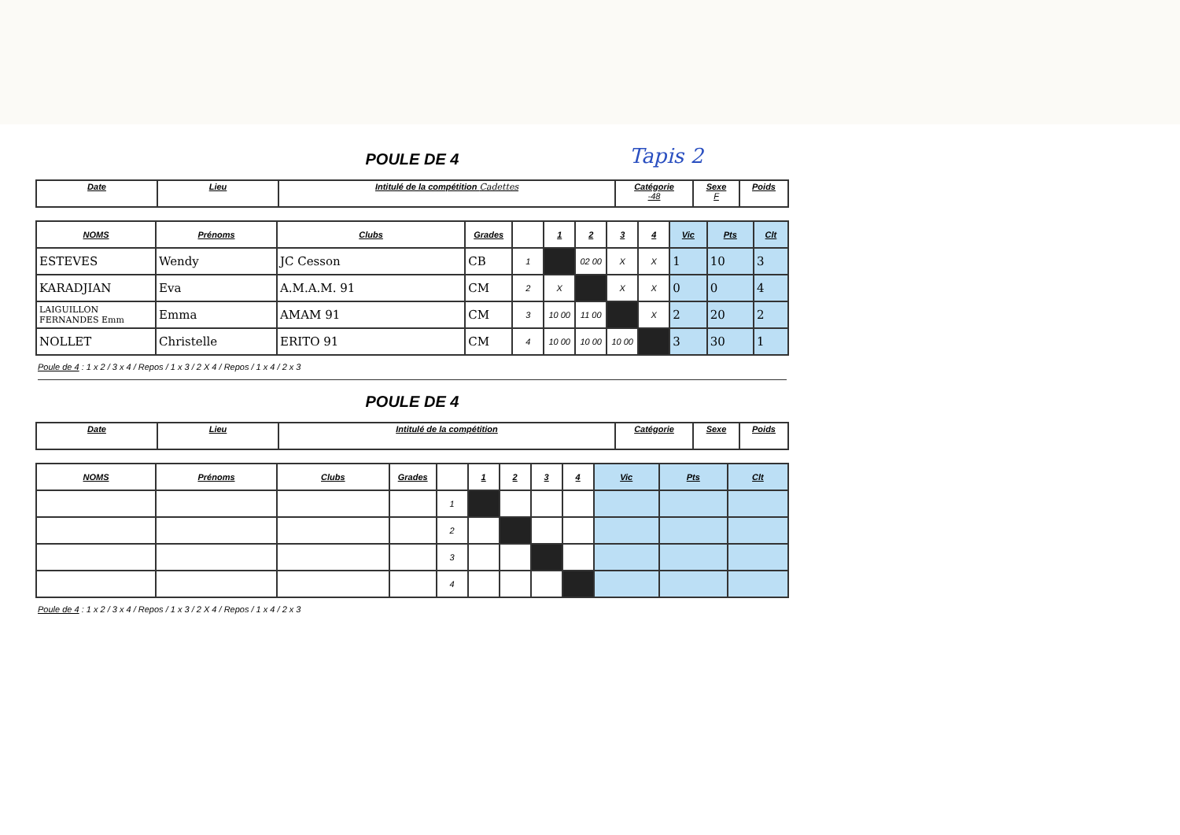Tapis 2
POULE DE 4
| Date | Lieu | Intitulé de la compétition Cadettes | Catégorie -48 | Sexe F | Poids |
| --- | --- | --- | --- | --- | --- |
| NOMS | Prénoms | Clubs | Grades | | 1 | 2 | 3 | 4 | Vic | Pts | Clt |
| ESTEVES | Wendy | JC Cesson | CB | 1 | | 02 00 | X | X | 1 | 10 | 3 |
| KARADJIAN | Eva | A.M.A.M. 91 | CM | 2 | X | | X | X | 0 | 0 | 4 |
| LAIGUILLON FERNANDES Emm | Emma | AMAM 91 | CM | 3 | 10 00 | 11 00 | | X | 2 | 20 | 2 |
| NOLLET | Christelle | ERITO 91 | CM | 4 | 10 00 | 10 00 | 10 00 | | 3 | 30 | 1 |
Poule de 4 : 1 x 2 / 3 x 4 / Repos / 1 x 3 / 2 X 4 / Repos / 1 x 4 / 2 x 3
POULE DE 4
| Date | Lieu | Intitulé de la compétition | Catégorie | Sexe | Poids |
| --- | --- | --- | --- | --- | --- |
| NOMS | Prénoms | Clubs | Grades | | 1 | 2 | 3 | 4 | Vic | Pts | Clt |
| | | | | 1 | | | | | | | |
| | | | | 2 | | | | | | | |
| | | | | 3 | | | | | | | |
| | | | | 4 | | | | | | | |
Poule de 4 : 1 x 2 / 3 x 4 / Repos / 1 x 3 / 2 X 4 / Repos / 1 x 4 / 2 x 3